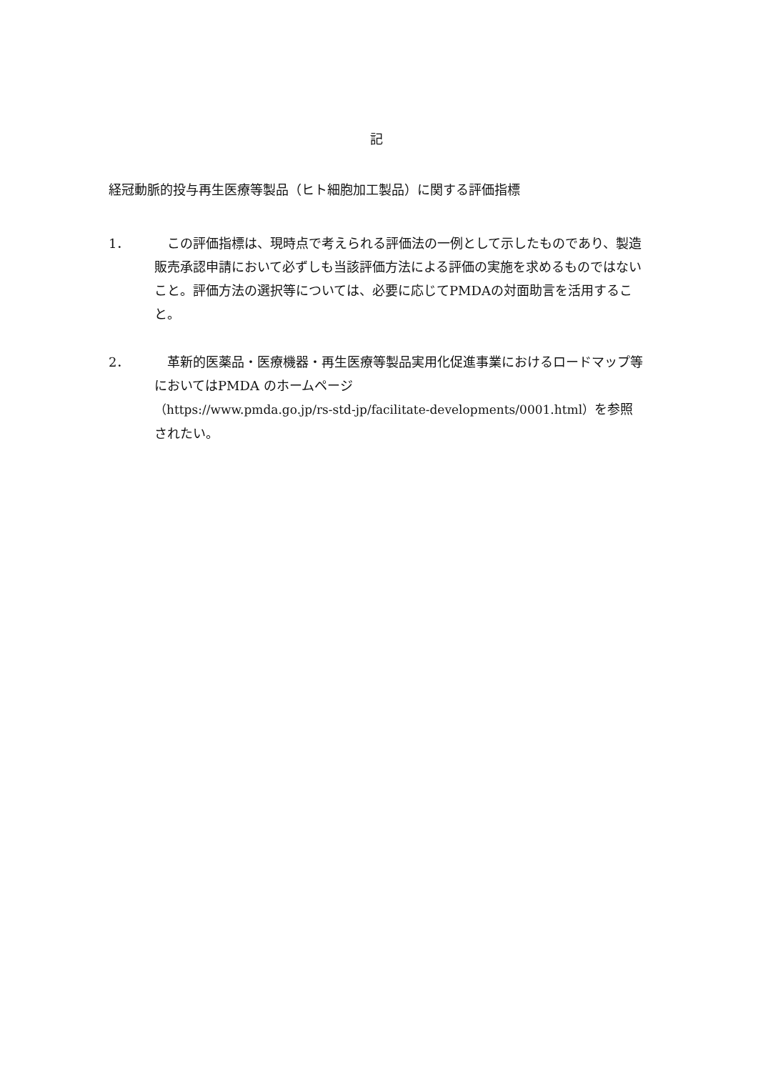記
経冠動脈的投与再生医療等製品（ヒト細胞加工製品）に関する評価指標
1． 　この評価指標は、現時点で考えられる評価法の一例として示したものであり、製造販売承認申請において必ずしも当該評価方法による評価の実施を求めるものではないこと。評価方法の選択等については、必要に応じてPMDAの対面助言を活用すること。
2． 　革新的医薬品・医療機器・再生医療等製品実用化促進事業におけるロードマップ等においてはPMDA のホームページ
（https://www.pmda.go.jp/rs-std-jp/facilitate-developments/0001.html）を参照されたい。